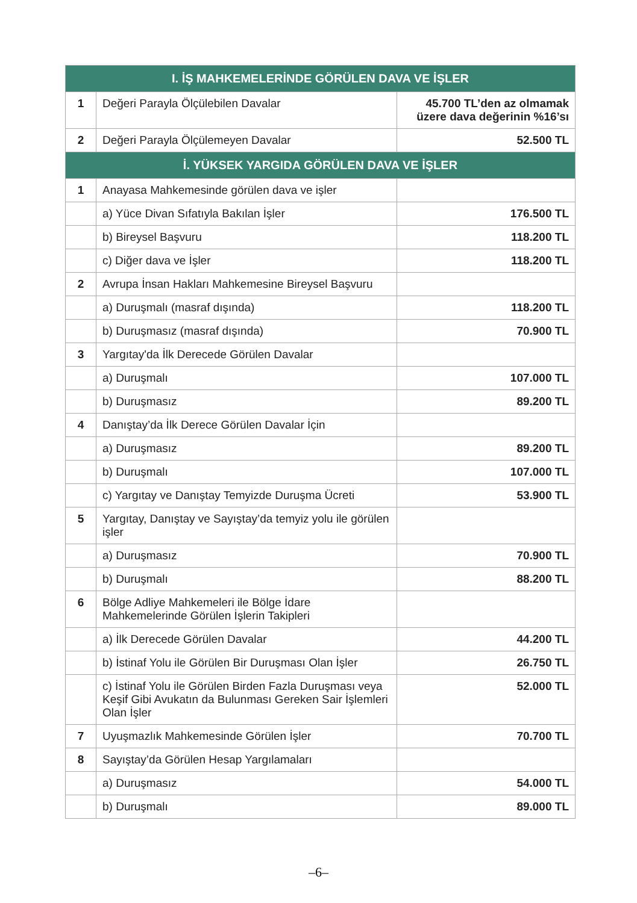| I. İŞ MAHKEMELERİNDE GÖRÜLEN DAVA VE İŞLER | | |
| --- | --- | --- |
| 1 | Değeri Parayla Ölçülebilen Davalar | 45.700 TL’den az olmamak üzere dava değerinin %16’sı |
| 2 | Değeri Parayla Ölçülemeyen Davalar | 52.500 TL |
| İ. YÜKSEK YARGIDA GÖRÜLEN DAVA VE İŞLER | | |
| 1 | Anayasa Mahkemesinde görülen dava ve işler | |
| | a) Yüce Divan Sıfatıyla Bakılan İşler | 176.500 TL |
| | b) Bireysel Başvuru | 118.200 TL |
| | c) Diğer dava ve İşler | 118.200 TL |
| 2 | Avrupa İnsan Hakları Mahkemesine Bireysel Başvuru | |
| | a) Duruşmalı (masraf dışında) | 118.200 TL |
| | b) Duruşmasız (masraf dışında) | 70.900 TL |
| 3 | Yargıtay'da İlk Derecede Görülen Davalar | |
| | a) Duruşmalı | 107.000 TL |
| | b) Duruşmasız | 89.200 TL |
| 4 | Danıştay’da İlk Derece Görülen Davalar İçin | |
| | a) Duruşmasız | 89.200 TL |
| | b) Duruşmalı | 107.000 TL |
| | c) Yargıtay ve Danıştay Temyizde Duruşma Ücreti | 53.900 TL |
| 5 | Yargıtay, Danıştay ve Sayıştay’da temyiz yolu ile görülen işler | |
| | a) Duruşmasız | 70.900 TL |
| | b) Duruşmalı | 88.200 TL |
| 6 | Bölge Adliye Mahkemeleri ile Bölge İdare Mahkemelerinde Görülen İşlerin Takipleri | |
| | a) İlk Derecede Görülen Davalar | 44.200 TL |
| | b) İstinaf Yolu ile Görülen Bir Duruşması Olan İşler | 26.750 TL |
| | c) İstinaf Yolu ile Görülen Birden Fazla Duruşması veya Keşif Gibi Avukatın da Bulunması Gereken Sair İşlemleri Olan İşler | 52.000 TL |
| 7 | Uyuşmazlık Mahkemesinde Görülen İşler | 70.700 TL |
| 8 | Sayıştay’da Görülen Hesap Yargılamaları | |
| | a) Duruşmasız | 54.000 TL |
| | b) Duruşmalı | 89.000 TL |
–6–